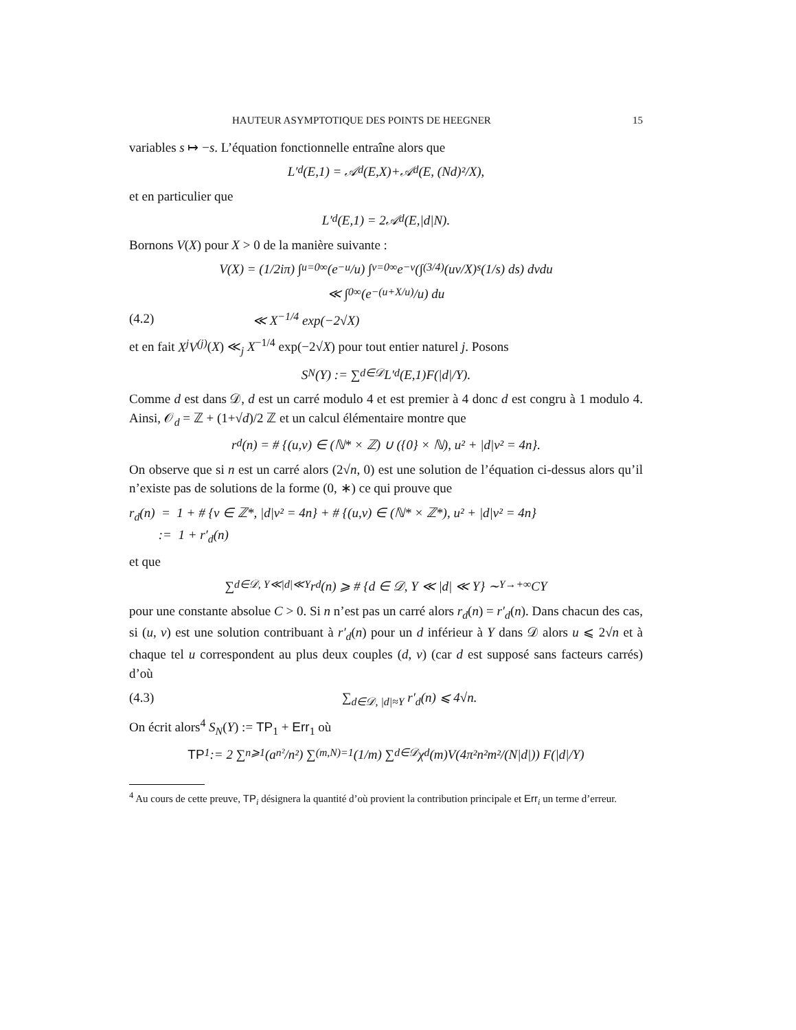HAUTEUR ASYMPTOTIQUE DES POINTS DE HEEGNER 15
variables s ↦ −s. L’équation fonctionnelle entraîne alors que
L′<sub>d</sub>(E,1) = 𝒜<sub>d</sub>(E,X)+𝒜<sub>d</sub>(E, (Nd)²/X),
et en particulier que
L′<sub>d</sub>(E,1) = 2𝒜<sub>d</sub>(E,|d|N).
Bornons V(X) pour X > 0 de la manière suivante :
V(X) = (1/2iπ) ∫<sub>u=0</sub><sup>∞</sup> (e<sup>−u</sup>/u) ∫<sub>v=0</sub><sup>∞</sup> e<sup>−v</sup> (∫<sub>(3/4)</sub> (uv/X)<sup>s</sup> (1/s) ds) dvdu
≪ ∫<sub>0</sub><sup>∞</sup> (e<sup>−(u+X/u)</sup>/u) du
(4.2) ≪ X<sup>−1/4</sup> exp(−2√X)
et en fait X<sup>j</sup>V<sup>(j)</sup>(X) ≪<sub>j</sub> X<sup>−1/4</sup> exp(−2√X) pour tout entier naturel j. Posons
S<sub>N</sub>(Y) := ∑<sub>d∈𝒟</sub> L′<sub>d</sub>(E,1)F(|d|/Y).
Comme d est dans 𝒟, d est un carré modulo 4 et est premier à 4 donc d est congru à 1 modulo 4. Ainsi, 𝒪<sub>d</sub> = ℤ + (1+√d)/2 ℤ et un calcul élémentaire montre que
r<sub>d</sub>(n) = # {(u,v) ∈ (ℕ* × ℤ) ∪ ({0} × ℕ), u² + |d|v² = 4n}.
On observe que si n est un carré alors (2√n, 0) est une solution de l’équation ci-dessus alors qu’il n’existe pas de solutions de la forme (0, ∗) ce qui prouve que
r<sub>d</sub>(n) = 1 + # {v ∈ ℤ*, |d|v² = 4n} + # {(u,v) ∈ (ℕ* × ℤ*), u² + |d|v² = 4n}
:= 1 + r′<sub>d</sub>(n)
et que
∑<sub>d∈𝒟, Y≪|d|≪Y</sub> r<sub>d</sub>(n) ⩾ # {d ∈ 𝒟, Y ≪ |d| ≪ Y} ∼<sub>Y→+∞</sub> CY
pour une constante absolue C > 0. Si n n’est pas un carré alors r<sub>d</sub>(n) = r′<sub>d</sub>(n). Dans chacun des cas, si (u, v) est une solution contribuant à r′<sub>d</sub>(n) pour un d inférieur à Y dans 𝒟 alors u ⩽ 2√n et à chaque tel u correspondent au plus deux couples (d, v) (car d est supposé sans facteurs carrés) d’où
(4.3) ∑<sub>d∈𝒟, |d|≈Y</sub> r′<sub>d</sub>(n) ⩽ 4√n.
On écrit alors<sup>4</sup> S<sub>N</sub>(Y) := TP<sub>1</sub> + Err<sub>1</sub> où
TP<sub>1</sub> := 2 ∑<sub>n⩾1</sub> (a<sub>n²</sub>/n²) ∑<sub>(m,N)=1</sub> (1/m) ∑<sub>d∈𝒟</sub> χ<sub>d</sub>(m)V(4π²n²m²/(N|d|)) F(|d|/Y)
<sup>4</sup> Au cours de cette preuve, TP<sub>i</sub> désignera la quantité d’où provient la contribution principale et Err<sub>i</sub> un terme d’erreur.